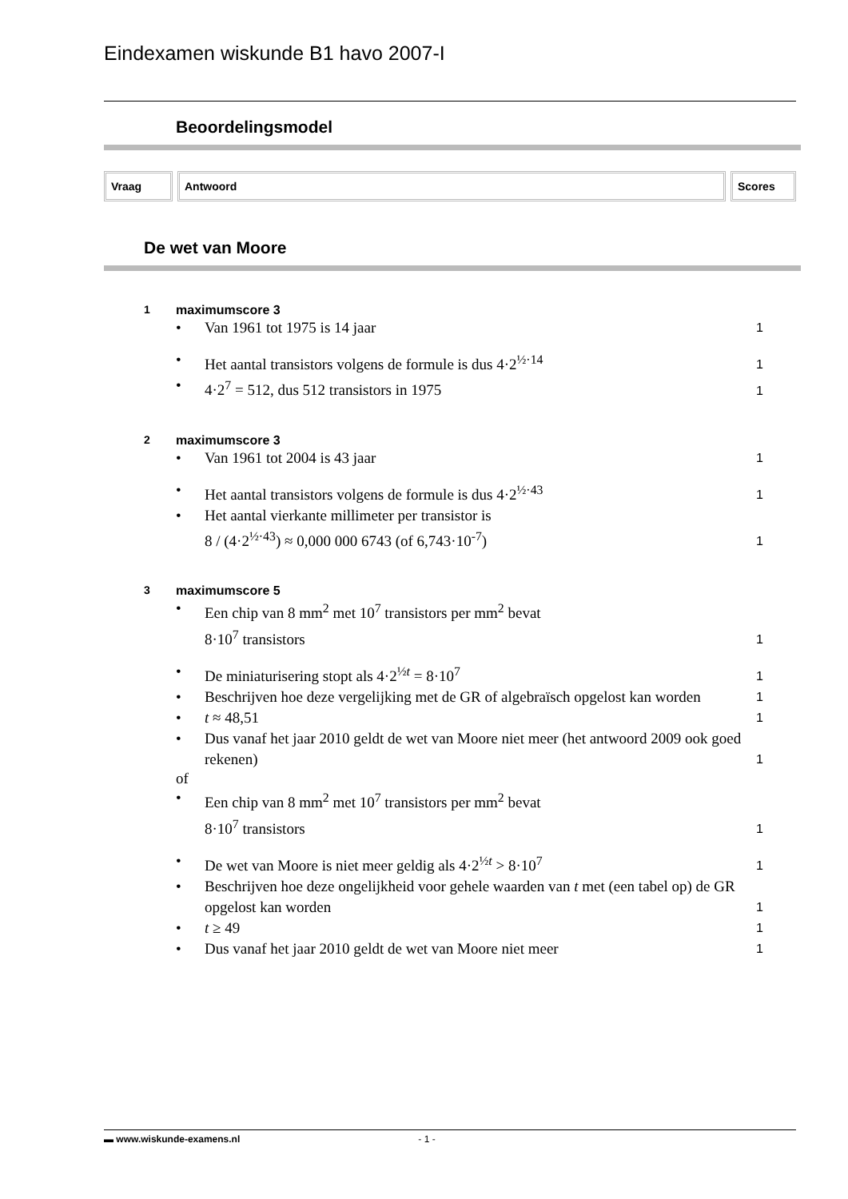Eindexamen wiskunde B1 havo 2007-I
Beoordelingsmodel
Vraag Antwoord Scores
De wet van Moore
1 maximumscore 3
• Van 1961 tot 1975 is 14 jaar 1
• Het aantal transistors volgens de formule is dus 4·2<sup>½·14</sup> 1
• 4·2<sup>7</sup> = 512, dus 512 transistors in 1975 1
2 maximumscore 3
• Van 1961 tot 2004 is 43 jaar 1
• Het aantal transistors volgens de formule is dus 4·2<sup>½·43</sup> 1
• Het aantal vierkante millimeter per transistor is
8 / (4·2<sup>½·43</sup>) ≈ 0,000 000 6743 (of 6,743·10<sup>-7</sup>) 1
3 maximumscore 5
• Een chip van 8 mm<sup>2</sup> met 10<sup>7</sup> transistors per mm<sup>2</sup> bevat
8·10<sup>7</sup> transistors 1
• De miniaturisering stopt als 4·2<sup>½t</sup> = 8·10<sup>7</sup> 1
• Beschrijven hoe deze vergelijking met de GR of algebraïsch opgelost kan worden 1
• t ≈ 48,51 1
• Dus vanaf het jaar 2010 geldt de wet van Moore niet meer (het antwoord 2009 ook goed rekenen) 1
of
• Een chip van 8 mm<sup>2</sup> met 10<sup>7</sup> transistors per mm<sup>2</sup> bevat
8·10<sup>7</sup> transistors 1
• De wet van Moore is niet meer geldig als 4·2<sup>½t</sup> > 8·10<sup>7</sup> 1
• Beschrijven hoe deze ongelijkheid voor gehele waarden van t met (een tabel op) de GR opgelost kan worden 1
• t ≥ 49 1
• Dus vanaf het jaar 2010 geldt de wet van Moore niet meer 1
▬ www.wiskunde-examens.nl - 1 -